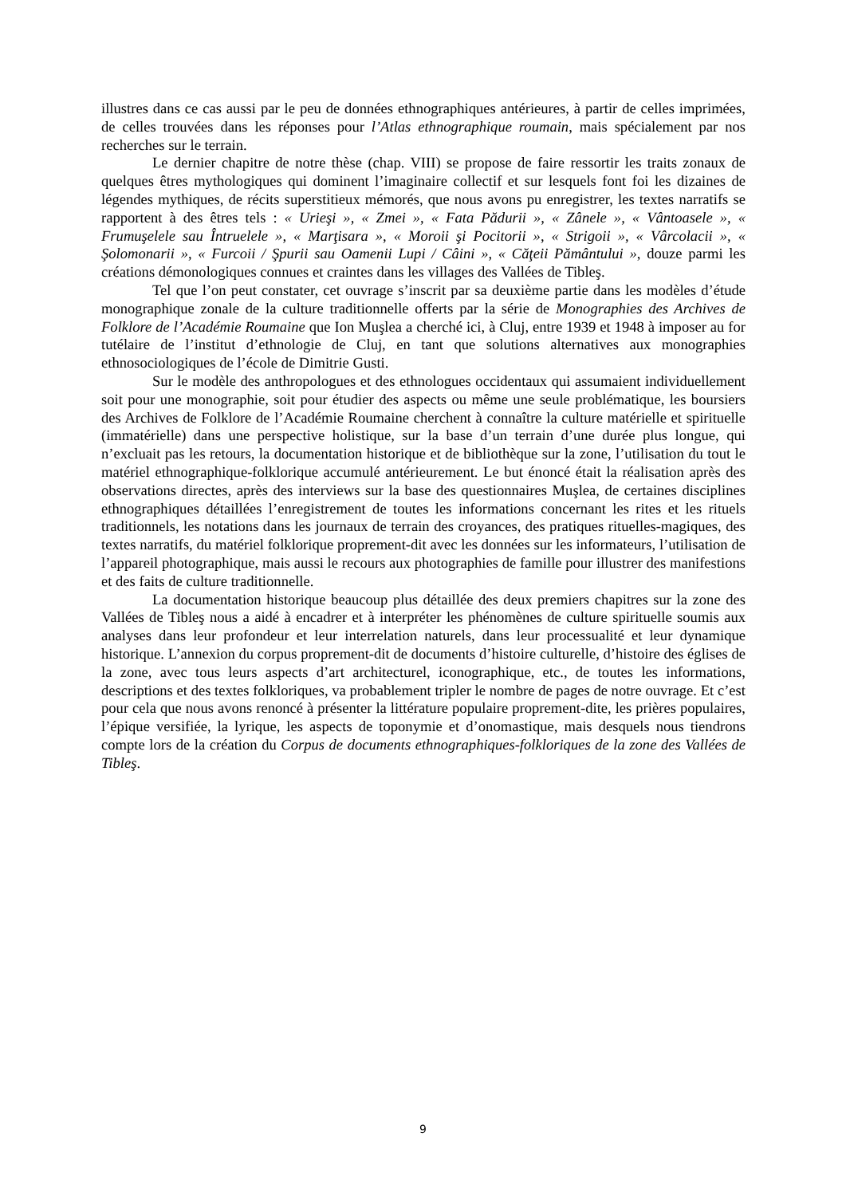illustres dans ce cas aussi par le peu de données ethnographiques antérieures, à partir de celles imprimées, de celles trouvées dans les réponses pour l’Atlas ethnographique roumain, mais spécialement par nos recherches sur le terrain.
Le dernier chapitre de notre thèse (chap. VIII) se propose de faire ressortir les traits zonaux de quelques êtres mythologiques qui dominent l’imaginaire collectif et sur lesquels font foi les dizaines de légendes mythiques, de récits superstitieux mémorés, que nous avons pu enregistrer, les textes narratifs se rapportent à des êtres tels : « Urieşi », « Zmei », « Fata Pădurii », « Zânele », « Vântoasele », « Frumuşelele sau Întruelele », « Marţisara », « Moroii şi Pocitorii », « Strigoii », « Vârcolacii », « Şolomonarii », « Furcoii / Şpurii sau Oamenii Lupi / Câini », « Căţeii Pământului », douze parmi les créations démonologiques connues et craintes dans les villages des Vallées de Tibleş.
Tel que l’on peut constater, cet ouvrage s’inscrit par sa deuxième partie dans les modèles d’étude monographique zonale de la culture traditionnelle offerts par la série de Monographies des Archives de Folklore de l’Académie Roumaine que Ion Muşlea a cherché ici, à Cluj, entre 1939 et 1948 à imposer au for tutélaire de l’institut d’ethnologie de Cluj, en tant que solutions alternatives aux monographies ethnosociologiques de l’école de Dimitrie Gusti.
Sur le modèle des anthropologues et des ethnologues occidentaux qui assumaient individuellement soit pour une monographie, soit pour étudier des aspects ou même une seule problématique, les boursiers des Archives de Folklore de l’Académie Roumaine cherchent à connaître la culture matérielle et spirituelle (immatérielle) dans une perspective holistique, sur la base d’un terrain d’une durée plus longue, qui n’excluait pas les retours, la documentation historique et de bibliothèque sur la zone, l’utilisation du tout le matériel ethnographique-folklorique accumulé antérieurement. Le but énoncé était la réalisation après des observations directes, après des interviews sur la base des questionnaires Muşlea, de certaines disciplines ethnographiques détaillées l’enregistrement de toutes les informations concernant les rites et les rituels traditionnels, les notations dans les journaux de terrain des croyances, des pratiques rituelles-magiques, des textes narratifs, du matériel folklorique proprement-dit avec les données sur les informateurs, l’utilisation de l’appareil photographique, mais aussi le recours aux photographies de famille pour illustrer des manifestions et des faits de culture traditionnelle.
La documentation historique beaucoup plus détaillée des deux premiers chapitres sur la zone des Vallées de Tibleş nous a aidé à encadrer et à interpréter les phénomènes de culture spirituelle soumis aux analyses dans leur profondeur et leur interrelation naturels, dans leur processualité et leur dynamique historique. L’annexion du corpus proprement-dit de documents d’histoire culturelle, d’histoire des églises de la zone, avec tous leurs aspects d’art architecturel, iconographique, etc., de toutes les informations, descriptions et des textes folkloriques, va probablement tripler le nombre de pages de notre ouvrage. Et c’est pour cela que nous avons renoncé à présenter la littérature populaire proprement-dite, les prières populaires, l’épique versifiée, la lyrique, les aspects de toponymie et d’onomastique, mais desquels nous tiendrons compte lors de la création du Corpus de documents ethnographiques-folkloriques de la zone des Vallées de Tibleş.
9